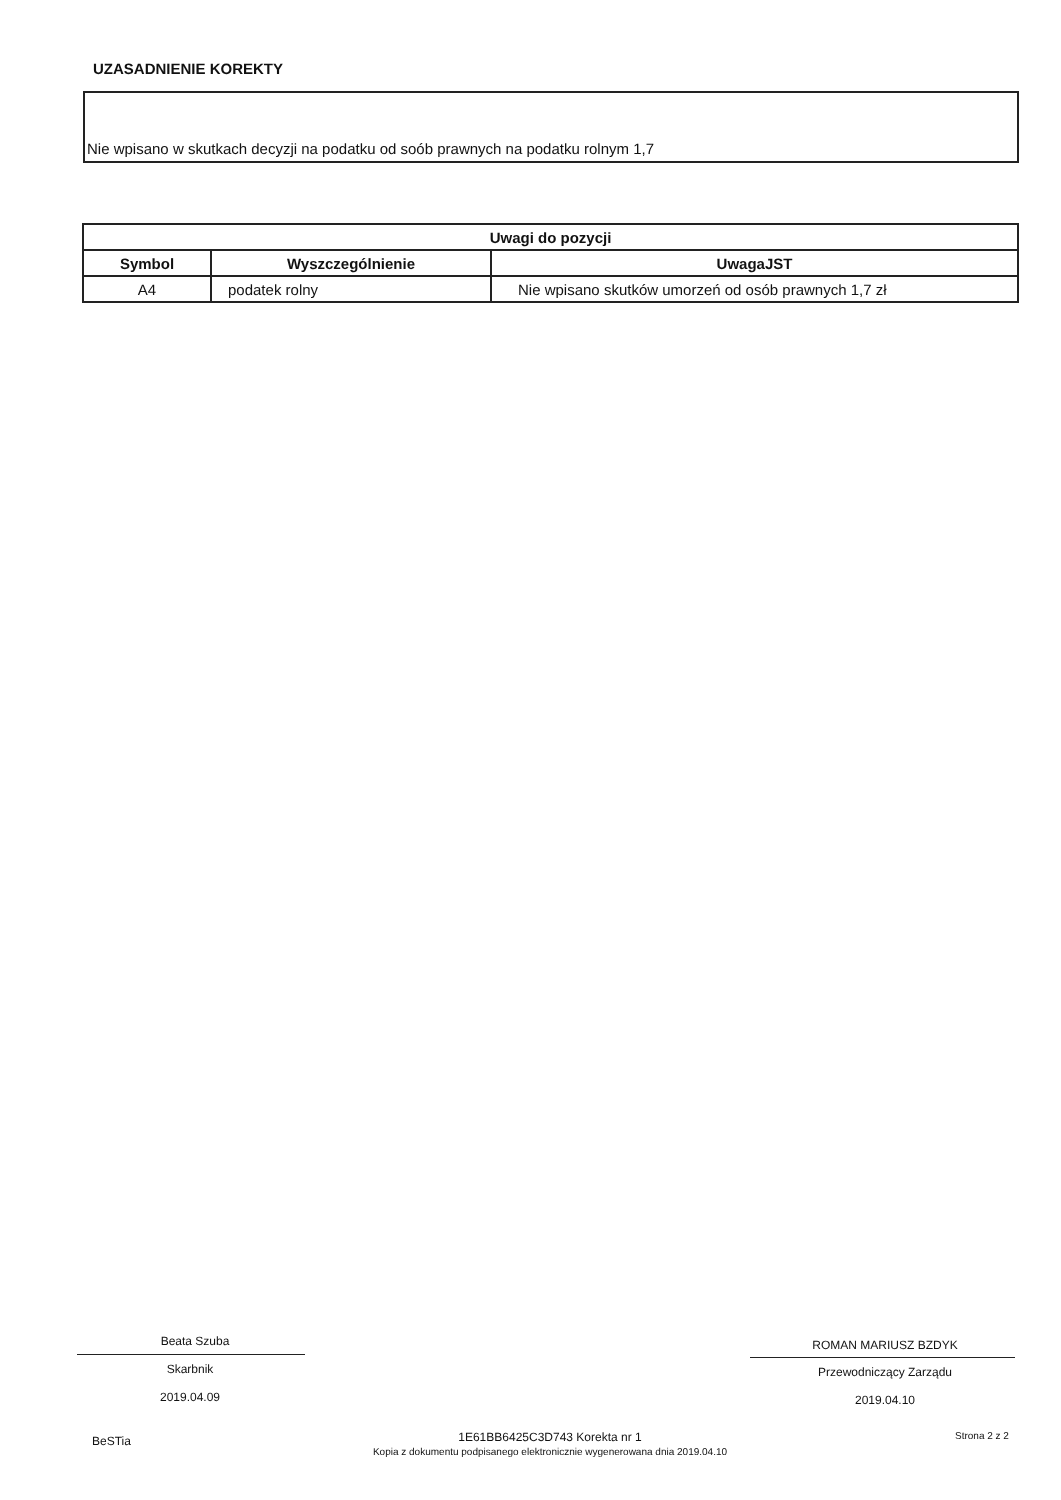UZASADNIENIE KOREKTY
Nie wpisano w skutkach decyzji na podatku od soób prawnych na podatku rolnym 1,7
| Uwagi do pozycji | | |
| --- | --- | --- |
| Symbol | Wyszczególnienie | UwagaJST |
| A4 | podatek rolny | Nie wpisano skutków umorzeń od osób prawnych 1,7 zł |
Beata Szuba
Skarbnik
2019.04.09
ROMAN MARIUSZ BZDYK
Przewodniczący Zarządu
2019.04.10
BeSTia
1E61BB6425C3D743 Korekta nr 1
Kopia z dokumentu podpisanego elektronicznie wygenerowana dnia 2019.04.10
Strona 2 z 2